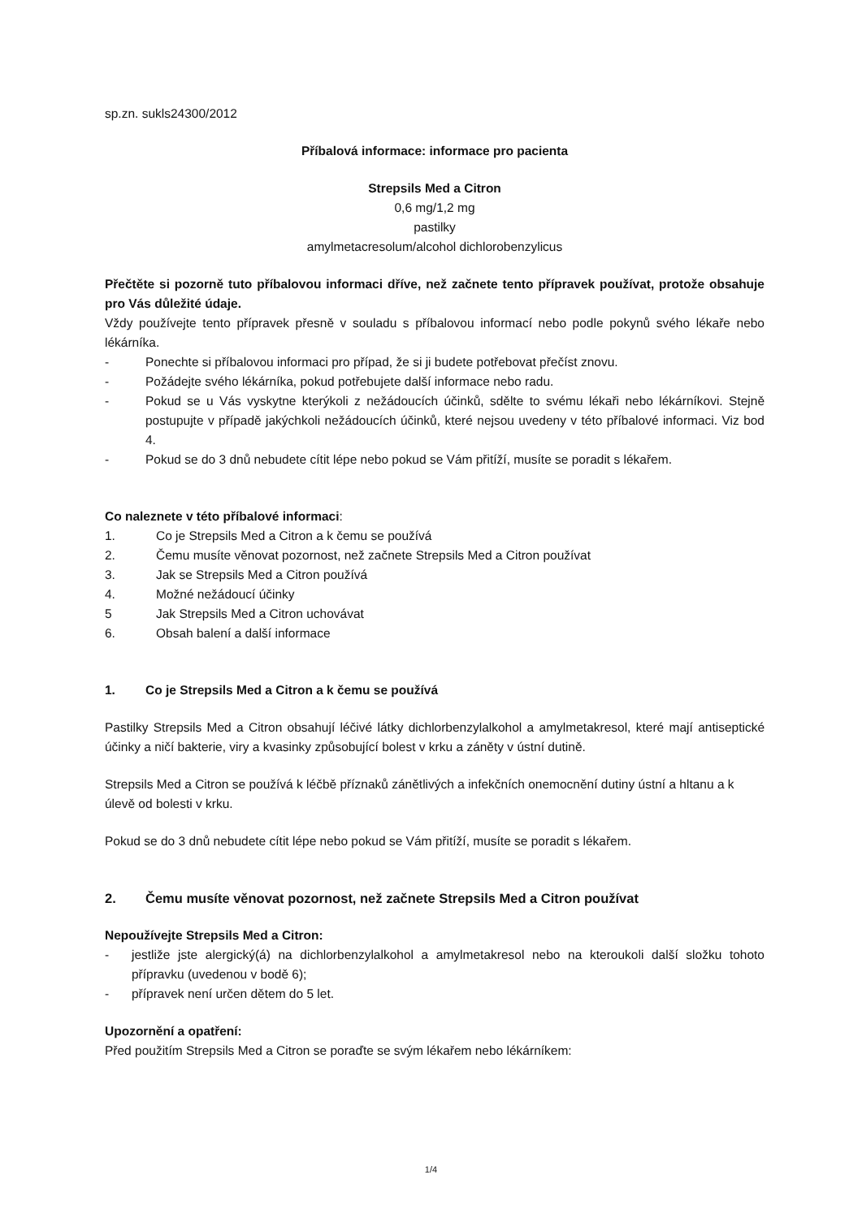sp.zn. sukls24300/2012
Příbalová informace: informace pro pacienta
Strepsils Med a Citron
0,6 mg/1,2 mg
pastilky
amylmetacresolum/alcohol dichlorobenzylicus
Přečtěte si pozorně tuto příbalovou informaci dříve, než začnete tento přípravek používat, protože obsahuje pro Vás důležité údaje.
Vždy používejte tento přípravek přesně v souladu s příbalovou informací nebo podle pokynů svého lékaře nebo lékárníka.
- Ponechte si příbalovou informaci pro případ, že si ji budete potřebovat přečíst znovu.
- Požádejte svého lékárníka, pokud potřebujete další informace nebo radu.
- Pokud se u Vás vyskytne kterýkoli z nežádoucích účinků, sdělte to svému lékaři nebo lékárníkovi. Stejně postupujte v případě jakýchkoli nežádoucích účinků, které nejsou uvedeny v této příbalové informaci. Viz bod 4.
- Pokud se do 3 dnů nebudete cítit lépe nebo pokud se Vám přitíží, musíte se poradit s lékařem.
Co naleznete v této příbalové informaci:
1. Co je Strepsils Med a Citron a k čemu se používá
2. Čemu musíte věnovat pozornost, než začnete Strepsils Med a Citron používat
3. Jak se Strepsils Med a Citron používá
4. Možné nežádoucí účinky
5 Jak Strepsils Med a Citron uchovávat
6. Obsah balení a další informace
1. Co je Strepsils Med a Citron a k čemu se používá
Pastilky Strepsils Med a Citron obsahují léčivé látky dichlorbenzylalkohol a amylmetakresol, které mají antiseptické účinky a ničí bakterie, viry a kvasinky způsobující bolest v krku a záněty v ústní dutině.
Strepsils Med a Citron se používá k léčbě příznaků zánětlivých a infekčních onemocnění dutiny ústní a hltanu a k úlevě od bolesti v krku.
Pokud se do 3 dnů nebudete cítit lépe nebo pokud se Vám přitíží, musíte se poradit s lékařem.
2. Čemu musíte věnovat pozornost, než začnete Strepsils Med a Citron používat
Nepoužívejte Strepsils Med a Citron:
- jestliže jste alergický(á) na dichlorbenzylalkohol a amylmetakresol nebo na kteroukoli další složku tohoto přípravku (uvedenou v bodě 6);
- přípravek není určen dětem do 5 let.
Upozornění a opatření:
Před použitím Strepsils Med a Citron se poraďte se svým lékařem nebo lékárníkem:
1/4